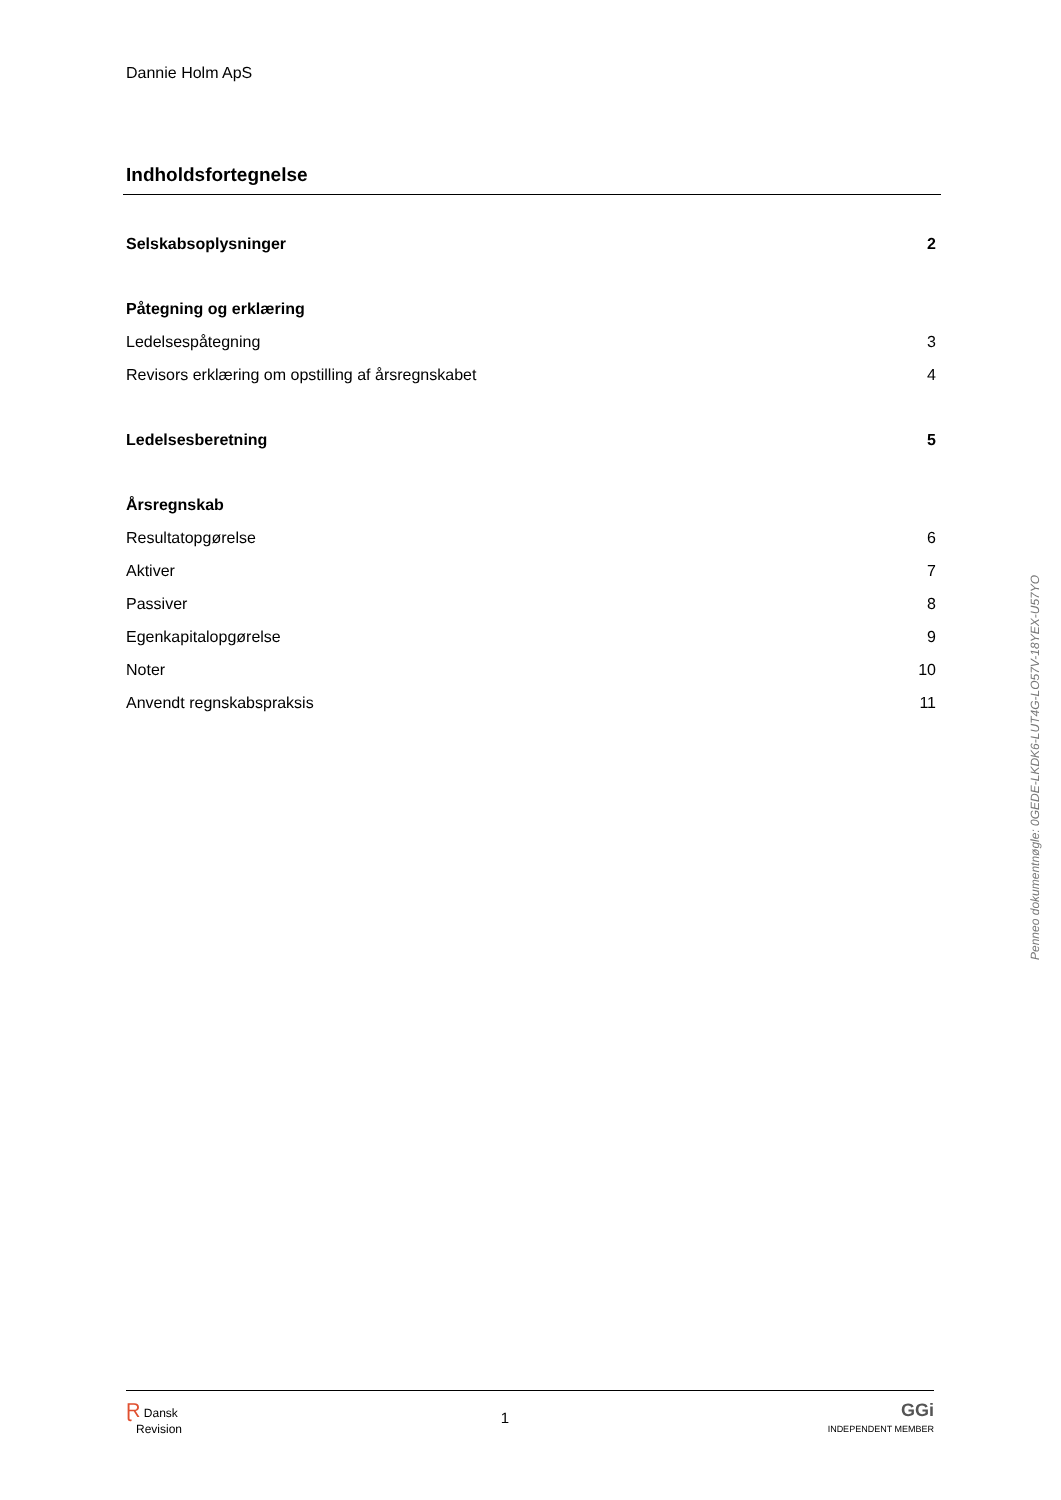Dannie Holm ApS
Indholdsfortegnelse
Selskabsoplysninger 2
Påtegning og erklæring
Ledelsespåtegning 3
Revisors erklæring om opstilling af årsregnskabet 4
Ledelsesberetning 5
Årsregnskab
Resultatopgørelse 6
Aktiver 7
Passiver 8
Egenkapitalopgørelse 9
Noter 10
Anvendt regnskabspraksis 11
Ɽ Dansk
Revision
1
GGi
INDEPENDENT MEMBER
Penneo dokumentnøgle: 0GEDE-LKDK6-LUT4G-LO57V-18YEX-U57YO